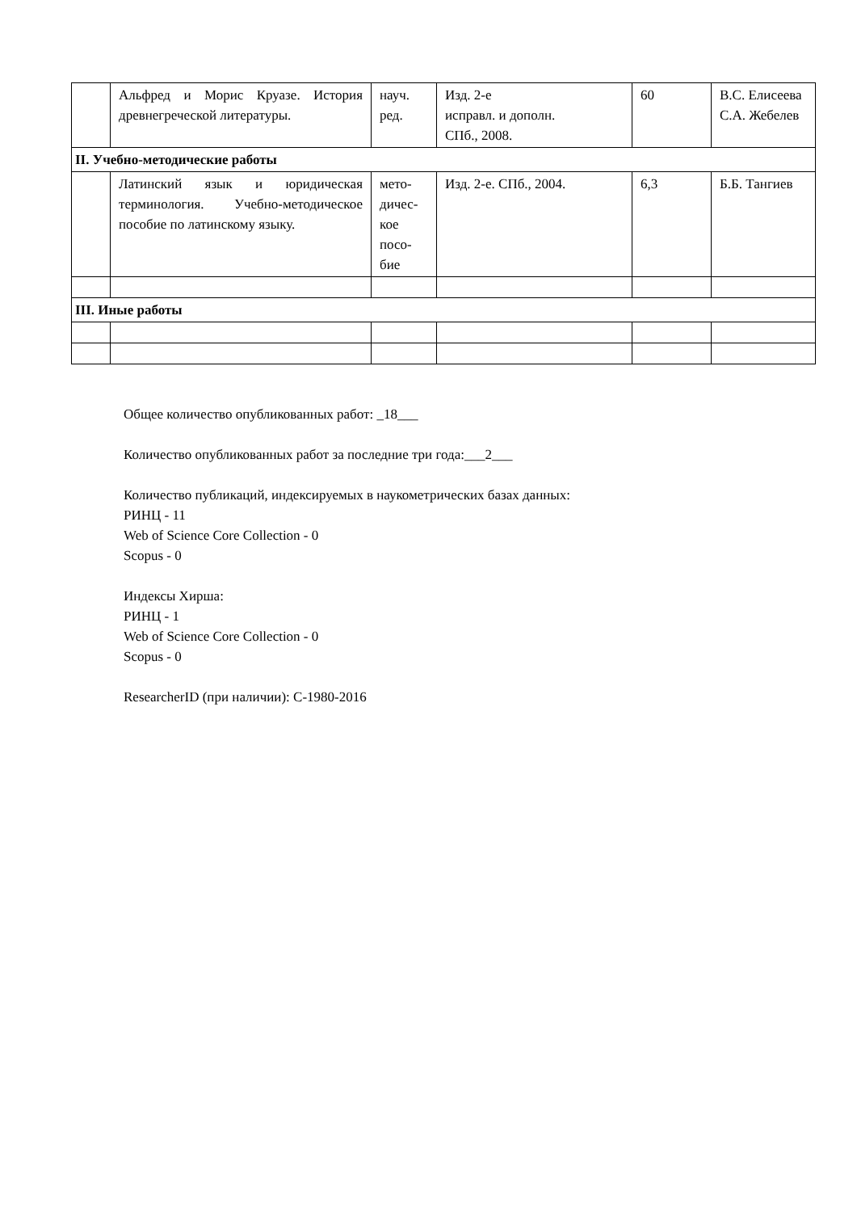| | Альфред и Морис Круазе. История древнегреческой литературы. | науч. ред. | Изд. 2-е исправл. и дополн. СПб., 2008. | 60 | В.С. Елисеева С.А. Жебелев |
| II. Учебно-методические работы | | | | | |
| | Латинский язык и юридическая терминология. Учебно-методическое пособие по латинскому языку. | мето- дичес- кое посо- бие | Изд. 2-е. СПб., 2004. | 6,3 | Б.Б. Тангиев |
| III. Иные работы | | | | | |
Общее количество опубликованных работ: _18___
Количество опубликованных работ за последние три года:___2___
Количество публикаций, индексируемых в наукометрических базах данных:
РИНЦ - 11
Web of Science Core Collection - 0
Scopus - 0
Индексы Хирша:
РИНЦ - 1
Web of Science Core Collection - 0
Scopus - 0
ResearcherID (при наличии): C-1980-2016